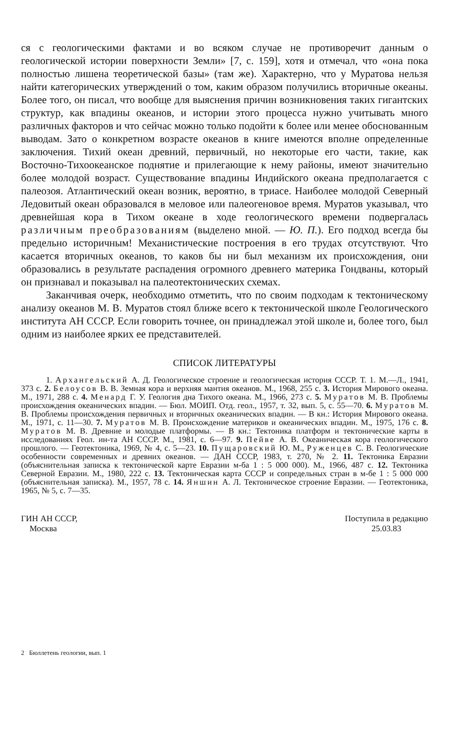ся с геологическими фактами и во всяком случае не противоречит данным о геологической истории поверхности Земли» [7, с. 159], хотя и отмечал, что «она пока полностью лишена теоретической базы» (там же). Характерно, что у Муратова нельзя найти категорических утверждений о том, каким образом получились вторичные океаны. Более того, он писал, что вообще для выяснения причин возникновения таких гигантских структур, как впадины океанов, и истории этого процесса нужно учитывать много различных факторов и что сейчас можно только подойти к более или менее обоснованным выводам. Зато о конкретном возрасте океанов в книге имеются вполне определенные заключения. Тихий океан древний, первичный, но некоторые его части, такие, как Восточно-Тихоокеанское поднятие и прилегающие к нему районы, имеют значительно более молодой возраст. Существование впадины Индийского океана предполагается с палеозоя. Атлантический океан возник, вероятно, в триасе. Наиболее молодой Северный Ледовитый океан образовался в меловое или палеогеновое время. Муратов указывал, что древнейшая кора в Тихом океане в ходе геологического времени подвергалась различным преобразованиям (выделено мной. — Ю. П.). Его подход всегда бы предельно историчным! Механистические построения в его трудах отсутствуют. Что касается вторичных океанов, то каков бы ни был механизм их происхождения, они образовались в результате распадения огромного древнего материка Гондваны, который он признавал и показывал на палеотектонических схемах.
Заканчивая очерк, необходимо отметить, что по своим подходам к тектоническому анализу океанов М. В. Муратов стоял ближе всего к тектонической школе Геологического института АН СССР. Если говорить точнее, он принадлежал этой школе и, более того, был одним из наиболее ярких ее представителей.
СПИСОК ЛИТЕРАТУРЫ
1. Архангельский А. Д. Геологическое строение и геологическая история СССР. Т. 1. М.—Л., 1941, 373 с. 2. Белоусов В. В. Земная кора и верхняя мантия океанов. М., 1968, 255 с. 3. История Мирового океана. М., 1971, 288 с. 4. Менард Г. У. Геология дна Тихого океана. М., 1966, 273 с. 5. Муратов М. В. Проблемы происхождения океанических впадин. — Бюл. МОИП. Отд. геол., 1957, т. 32, вып. 5, с. 55—70. 6. Муратов М. В. Проблемы происхождения первичных и вторичных океанических впадин. — В кн.: История Мирового океана. М., 1971, с. 11—30. 7. Муратов М. В. Происхождение материков и океанических впадин. М., 1975, 176 с. 8. Муратов М. В. Древние и молодые платформы. — В кн.: Тектоника платформ и тектонические карты в исследованиях Геол. ин-та АН СССР. М., 1981, с. 6—97. 9. Пейве А. В. Океаническая кора геологического прошлого. — Геотектоника, 1969, № 4, с. 5—23. 10. Пущаровский Ю. М., Руженцев С. В. Геологические особенности современных и древних океанов. — ДАН СССР, 1983, т. 270, № 2. 11. Тектоника Евразии (объяснительная записка к тектонической карте Евразии м-ба 1 : 5 000 000). М., 1966, 487 с. 12. Тектоника Северной Евразии. М., 1980, 222 с. 13. Тектоническая карта СССР и сопредельных стран в м-бе 1 : 5 000 000 (объяснительная записка). М., 1957, 78 с. 14. Яншин А. Л. Тектоническое строение Евразии. — Геотектоника, 1965, № 5, с. 7—35.
ГИН АН СССР,
Москва
Поступила в редакцию
25.03.83
2 Бюллетень геологии, вып. 1